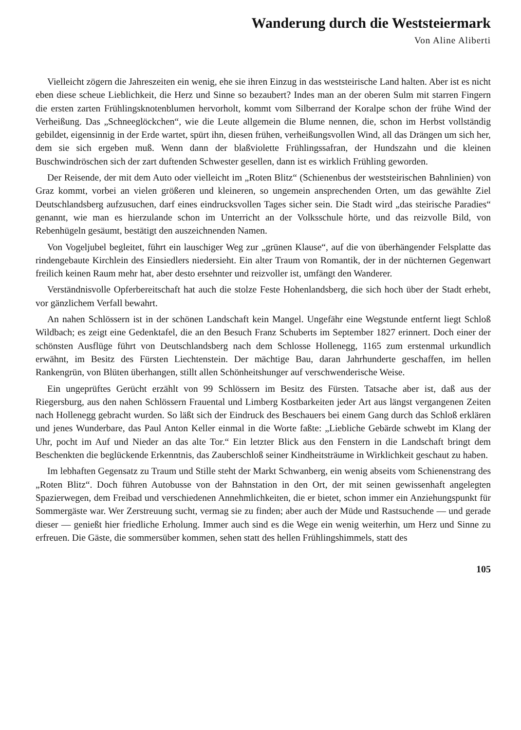Wanderung durch die Weststeiermark
Von Aline Aliberti
Vielleicht zögern die Jahreszeiten ein wenig, ehe sie ihren Einzug in das weststeirische Land halten. Aber ist es nicht eben diese scheue Lieblichkeit, die Herz und Sinne so bezaubert? Indes man an der oberen Sulm mit starren Fingern die ersten zarten Frühlingsknotenblumen hervorholt, kommt vom Silberrand der Koralpe schon der frühe Wind der Verheißung. Das „Schneeglöckchen“, wie die Leute allgemein die Blume nennen, die, schon im Herbst vollständig gebildet, eigensinnig in der Erde wartet, spürt ihn, diesen frühen, verheißungsvollen Wind, all das Drängen um sich her, dem sie sich ergeben muß. Wenn dann der blaßviolette Frühlingssafran, der Hundszahn und die kleinen Buschwindröschen sich der zart duftenden Schwester gesellen, dann ist es wirklich Frühling geworden.
Der Reisende, der mit dem Auto oder vielleicht im „Roten Blitz“ (Schienenbus der weststeirischen Bahnlinien) von Graz kommt, vorbei an vielen größeren und kleineren, so ungemein ansprechenden Orten, um das gewählte Ziel Deutschlandsberg aufzusuchen, darf eines eindrucksvollen Tages sicher sein. Die Stadt wird „das steirische Paradies“ genannt, wie man es hierzulande schon im Unterricht an der Volksschule hörte, und das reizvolle Bild, von Rebenhügeln gesäumt, bestätigt den auszeichnenden Namen.
Von Vogeljubel begleitet, führt ein lauschiger Weg zur „grünen Klause“, auf die von überhängender Felsplatte das rindengebaute Kirchlein des Einsiedlers niedersieht. Ein alter Traum von Romantik, der in der nüchternen Gegenwart freilich keinen Raum mehr hat, aber desto ersehnter und reizvoller ist, umfängt den Wanderer.
Verständnisvolle Opferbereitschaft hat auch die stolze Feste Hohenlandsberg, die sich hoch über der Stadt erhebt, vor gänzlichem Verfall bewahrt.
An nahen Schlössern ist in der schönen Landschaft kein Mangel. Ungefähr eine Wegstunde entfernt liegt Schloß Wildbach; es zeigt eine Gedenktafel, die an den Besuch Franz Schuberts im September 1827 erinnert. Doch einer der schönsten Ausflüge führt von Deutschlandsberg nach dem Schlosse Hollenegg, 1165 zum erstenmal urkundlich erwähnt, im Besitz des Fürsten Liechtenstein. Der mächtige Bau, daran Jahrhunderte geschaffen, im hellen Rankengrün, von Blüten überhangen, stillt allen Schönheitshunger auf verschwenderische Weise.
Ein ungeprüftes Gerücht erzählt von 99 Schlössern im Besitz des Fürsten. Tatsache aber ist, daß aus der Riegersburg, aus den nahen Schlössern Frauental und Limberg Kostbarkeiten jeder Art aus längst vergangenen Zeiten nach Hollenegg gebracht wurden. So läßt sich der Eindruck des Beschauers bei einem Gang durch das Schloß erklären und jenes Wunderbare, das Paul Anton Keller einmal in die Worte faßte: „Liebliche Gebärde schwebt im Klang der Uhr, pocht im Auf und Nieder an das alte Tor.“ Ein letzter Blick aus den Fenstern in die Landschaft bringt dem Beschenkten die beglückende Erkenntnis, das Zauberschloß seiner Kindheitsträume in Wirklichkeit geschaut zu haben.
Im lebhaften Gegensatz zu Traum und Stille steht der Markt Schwanberg, ein wenig abseits vom Schienenstrang des „Roten Blitz“. Doch führen Autobusse von der Bahnstation in den Ort, der mit seinen gewissenhaft angelegten Spazierwegen, dem Freibad und verschiedenen Annehmlichkeiten, die er bietet, schon immer ein Anziehungspunkt für Sommergäste war. Wer Zerstreuung sucht, vermag sie zu finden; aber auch der Müde und Rastsuchende — und gerade dieser — genießt hier friedliche Erholung. Immer auch sind es die Wege ein wenig weiterhin, um Herz und Sinne zu erfreuen. Die Gäste, die sommersüber kommen, sehen statt des hellen Frühlingshimmels, statt des
105